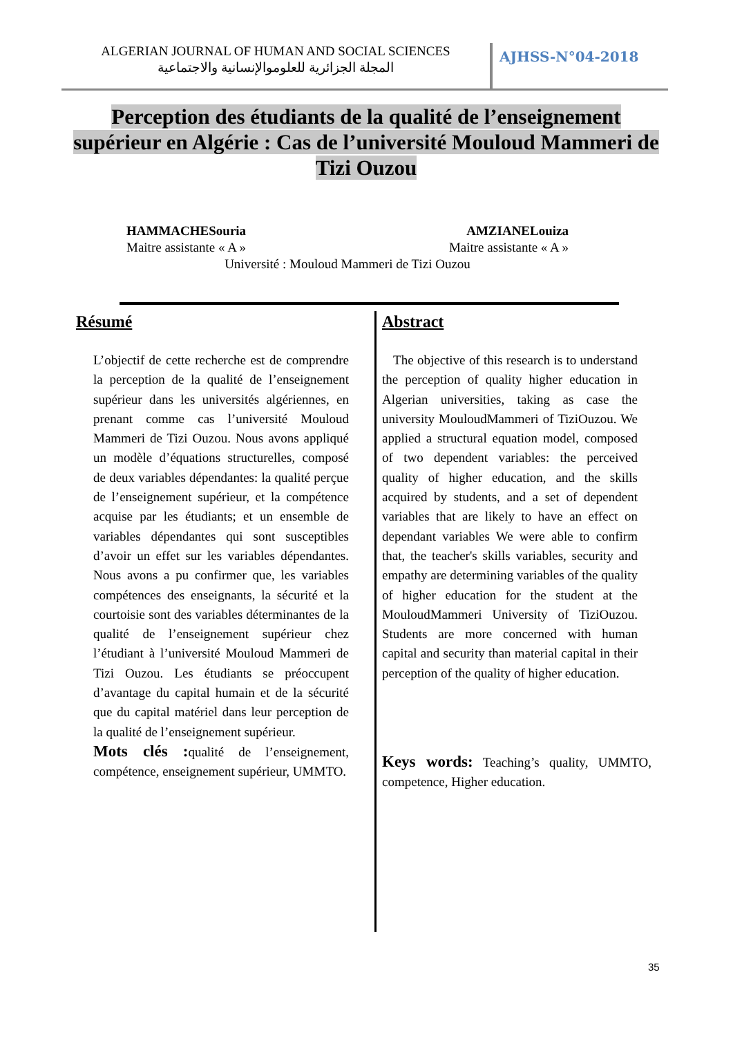ALGERIAN JOURNAL OF HUMAN AND SOCIAL SCIENCES
المجلة الجزائرية للعلوموالإنسانية والاجتماعية
AJHSS-N°04-2018
Perception des étudiants de la qualité de l’enseignement supérieur en Algérie : Cas de l’université Mouloud Mammeri de Tizi Ouzou
HAMMACHESouria AMZIANELouiza
Maitre assistante « A » Maitre assistante « A »
Université : Mouloud Mammeri de Tizi Ouzou
Résumé
L’objectif de cette recherche est de comprendre la perception de la qualité de l’enseignement supérieur dans les universités algériennes, en prenant comme cas l’université Mouloud Mammeri de Tizi Ouzou. Nous avons appliqué un modèle d’équations structurelles, composé de deux variables dépendantes: la qualité perçue de l’enseignement supérieur, et la compétence acquise par les étudiants; et un ensemble de variables dépendantes qui sont susceptibles d’avoir un effet sur les variables dépendantes. Nous avons a pu confirmer que, les variables compétences des enseignants, la sécurité et la courtoisie sont des variables déterminantes de la qualité de l’enseignement supérieur chez l’étudiant à l’université Mouloud Mammeri de Tizi Ouzou. Les étudiants se préoccupent d’avantage du capital humain et de la sécurité que du capital matériel dans leur perception de la qualité de l’enseignement supérieur.
Mots clés : qualité de l’enseignement, compétence, enseignement supérieur, UMMTO.
Abstract
The objective of this research is to understand the perception of quality higher education in Algerian universities, taking as case the university MouloudMammeri of TiziOuzou. We applied a structural equation model, composed of two dependent variables: the perceived quality of higher education, and the skills acquired by students, and a set of dependent variables that are likely to have an effect on dependant variables We were able to confirm that, the teacher's skills variables, security and empathy are determining variables of the quality of higher education for the student at the MouloudMammeri University of TiziOuzou. Students are more concerned with human capital and security than material capital in their perception of the quality of higher education.
Keys words: Teaching’s quality, UMMTO, competence, Higher education.
35